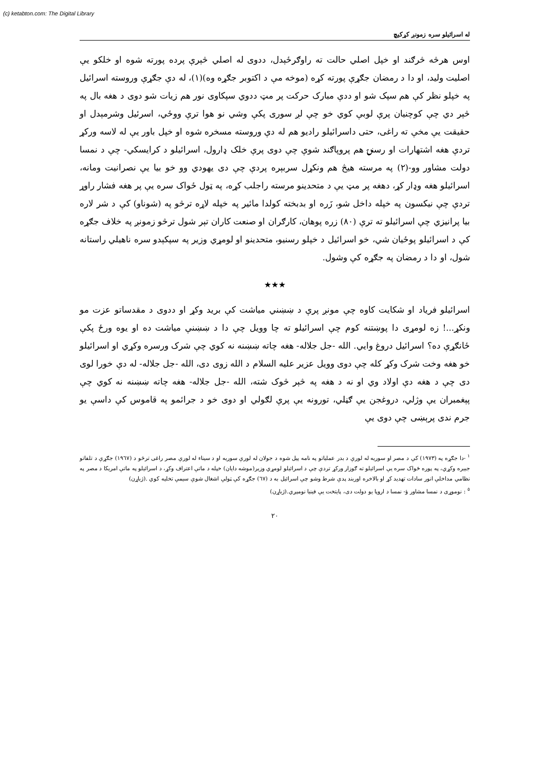(c) ketabton.com: The Digital Library
له اسرائيلو سره زمونږ کړکيچ
اوس هرڅه څرګند او خپل اصلي حالت ته راوګرځېدل، ددوی له اصلي څېرې پرده پورته شوه او خلکو يې اصليت وليد، او دا د رمضان جګړې پورته کړه (موخه مې د اکتوبر جګړه وه)(١)، له دې جګړې وروسته اسرائيل په خپلو نظر کې هم سپک شو او ددې مبارک حرکت پر مټ ددوي سپکاوی نور هم زيات شو دوی د هغه بال په څېر دي چې کوچنيان پرې لوبې کوي خو چې لږ سوری پکې وشي نو هوا ترې ووځي، اسرئيل وشرمېدل او حقيقت يې مخې ته راغی، حتی داسرائيلو راديو هم له دې وروسته مسخره شوه او خپل باور يې له لاسه ورکړ تردې هغه اشتهارات او رسنۍ هم پروپاګند شوې چې دوی پرې خلک ډارول، اسرائيلو د کرايسکي- چې د نمسا دولت مشاور وو-(٢) په مرسته هيڅ هم ونکړل سربېره پردې چې دی يهودي وو خو بيا يې نصرانيت ومانه، اسرائيلو هغه وډار کړ، دهغه پر مټ يې د متحدينو مرسته راجلب کړه، په ټول ځواک سره يې پر هغه فشار راوړ تردې چې نيکسون په خپله داخل شو، زَره او بدبخته کولدا مائير په خپله لاړه ترڅو په (شوناو) کې د شر لاره بيا پرانيزي چې اسرائيلو ته ترې (٨٠) زره پوهان، کارګران او صنعت کاران تېر شول ترڅو زمونږ په خلاف جګړه کې د اسرائيلو پوځيان شي، خو اسرائيل د خپلو رسنيو، متحدينو او لومړي وزير په سپکېدو سره ناهيلي راستانه شول، او دا د رمضان په جګړه کې وشول.
★★★
اسرائيلو فرياد او شکايت کاوه چې مونږ پرې د ښښني مياشت کې بريد وکړ او ددوی د مقدساتو عزت مو ونکړ...! زه لومړی دا پوښتنه کوم چې اسرائيلو ته چا وويل چې دا د ښښنې مياشت ده او يوه ورځ پکې ځانګړې ده؟ اسرائيل دروغ وايي. الله -جل جلاله- هغه چاته ښښنه نه کوي چې شرک ورسره وکړي او اسرائيلو خو هغه وخت شرک وکړ کله چې دوی وويل عزير عليه السلام د الله زوی دی، الله -جل جلاله- له دې خورا لوی دی چې د هغه دې اولاد وي او نه د هغه په څېر څوک شته، الله -جل جلاله- هغه چاته ښښنه نه کوي چې پېغمبران يې وژلي، دروغجن يې ګڼلي، تورونه يې پرې لګولي او دوی خو د جرائمو په قاموس کې داسې يو جرم ندی پرېښی چې دوی يې
<sup>١</sup> -دا جګړه په (١٩٧٣) کې د مصر او سوريه له لورې د بدر عملياتو په نامه پيل شوه د جولان له لورې سوريه او د سيناء له لورې مصر راغی ترڅو د (١٩٦٧) جګړې د تلفاتو جبيره وکړي، په پوره ځواک سره يې اسرائيلو ته ګوزار ورکړ تردې چې د اسرائيلو لومړي وزير(موشه دايان) خپله د ماتې اعتراف وکړ، د اسرائيلو په ماتې امريکا د مصر په نظامي مداخلې انور سادات تهديد کړ او بالاخره اوربند پدې شرط وشو چې اسرائيل به د (٦٧) جګړه کې ټولې اشغال شوې سيمې تخليه کوي .(ژباړن)
<sup>٥</sup> : نوموړی د نمسا مشاور ؤ- نمسا د اروپا يو دولت دی، پايتخت يې فينيا نومېږي.(ژباړن)
٢٠